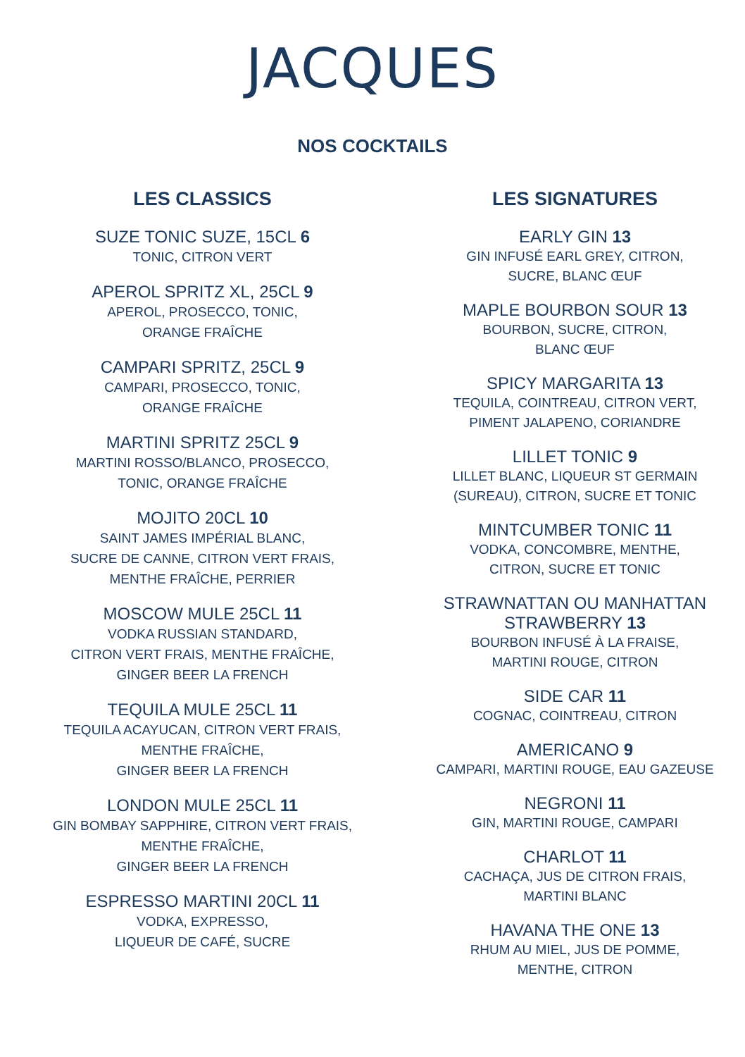JACQUES
NOS COCKTAILS
LES CLASSICS
SUZE TONIC SUZE, 15CL 6
TONIC, CITRON VERT
APEROL SPRITZ XL, 25CL 9
APEROL, PROSECCO, TONIC,
ORANGE FRAÎCHE
CAMPARI SPRITZ, 25CL 9
CAMPARI, PROSECCO, TONIC,
ORANGE FRAÎCHE
MARTINI SPRITZ 25CL 9
MARTINI ROSSO/BLANCO, PROSECCO,
TONIC, ORANGE FRAÎCHE
MOJITO 20CL 10
SAINT JAMES IMPÉRIAL BLANC,
SUCRE DE CANNE, CITRON VERT FRAIS,
MENTHE FRAÎCHE, PERRIER
MOSCOW MULE 25CL 11
VODKA RUSSIAN STANDARD,
CITRON VERT FRAIS, MENTHE FRAÎCHE,
GINGER BEER LA FRENCH
TEQUILA MULE 25CL 11
TEQUILA ACAYUCAN, CITRON VERT FRAIS,
MENTHE FRAÎCHE,
GINGER BEER LA FRENCH
LONDON MULE 25CL 11
GIN BOMBAY SAPPHIRE, CITRON VERT FRAIS,
MENTHE FRAÎCHE,
GINGER BEER LA FRENCH
ESPRESSO MARTINI 20CL 11
VODKA, EXPRESSO,
LIQUEUR DE CAFÉ, SUCRE
LES SIGNATURES
EARLY GIN 13
GIN INFUSÉ EARL GREY, CITRON,
SUCRE, BLANC ŒUF
MAPLE BOURBON SOUR 13
BOURBON, SUCRE, CITRON,
BLANC ŒUF
SPICY MARGARITA 13
TEQUILA, COINTREAU, CITRON VERT,
PIMENT JALAPENO, CORIANDRE
LILLET TONIC 9
LILLET BLANC, LIQUEUR ST GERMAIN
(SUREAU), CITRON, SUCRE ET TONIC
MINTCUMBER TONIC 11
VODKA, CONCOMBRE, MENTHE,
CITRON, SUCRE ET TONIC
STRAWNATTAN OU MANHATTAN
STRAWBERRY 13
BOURBON INFUSÉ À LA FRAISE,
MARTINI ROUGE, CITRON
SIDE CAR 11
COGNAC, COINTREAU, CITRON
AMERICANO 9
CAMPARI, MARTINI ROUGE, EAU GAZEUSE
NEGRONI 11
GIN, MARTINI ROUGE, CAMPARI
CHARLOT 11
CACHAÇA, JUS DE CITRON FRAIS,
MARTINI BLANC
HAVANA THE ONE 13
RHUM AU MIEL, JUS DE POMME,
MENTHE, CITRON